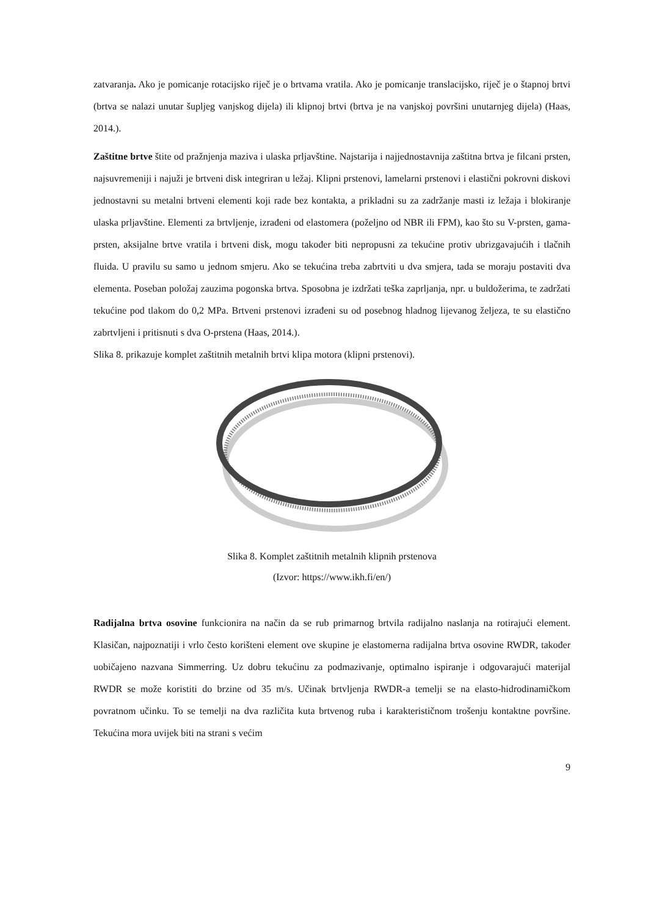zatvaranja. Ako je pomicanje rotacijsko riječ je o brtvama vratila. Ako je pomicanje translacijsko, riječ je o štapnoj brtvi (brtva se nalazi unutar šupljeg vanjskog dijela) ili klipnoj brtvi (brtva je na vanjskoj površini unutarnjeg dijela) (Haas, 2014.).
Zaštitne brtve štite od pražnjenja maziva i ulaska prljavštine. Najstarija i najjednostavnija zaštitna brtva je filcani prsten, najsuvremeniji i najuži je brtveni disk integriran u ležaj. Klipni prstenovi, lamelarni prstenovi i elastični pokrovni diskovi jednostavni su metalni brtveni elementi koji rade bez kontakta, a prikladni su za zadržanje masti iz ležaja i blokiranje ulaska prljavštine. Elementi za brtvljenje, izrađeni od elastomera (poželjno od NBR ili FPM), kao što su V-prsten, gama-prsten, aksijalne brtve vratila i brtveni disk, mogu također biti nepropusni za tekućine protiv ubrizgavajućih i tlačnih fluida. U pravilu su samo u jednom smjeru. Ako se tekućina treba zabrtviti u dva smjera, tada se moraju postaviti dva elementa. Poseban položaj zauzima pogonska brtva. Sposobna je izdržati teška zaprljanja, npr. u buldožerima, te zadržati tekućine pod tlakom do 0,2 MPa. Brtveni prstenovi izrađeni su od posebnog hladnog lijevanog željeza, te su elastično zabrtvljeni i pritisnuti s dva O-prstena (Haas, 2014.).
Slika 8. prikazuje komplet zaštitnih metalnih brtvi klipa motora (klipni prstenovi).
Slika 8. Komplet zaštitnih metalnih klipnih prstenova
(Izvor: https://www.ikh.fi/en/)
Radijalna brtva osovine funkcionira na način da se rub primarnog brtvila radijalno naslanja na rotirajući element. Klasičan, najpoznatiji i vrlo često korišteni element ove skupine je elastomerna radijalna brtva osovine RWDR, također uobičajeno nazvana Simmerring. Uz dobru tekućinu za podmazivanje, optimalno ispiranje i odgovarajući materijal RWDR se može koristiti do brzine od 35 m/s. Učinak brtvljenja RWDR-a temelji se na elasto-hidrodinamičkom povratnom učinku. To se temelji na dva različita kuta brtvenog ruba i karakterističnom trošenju kontaktne površine. Tekućina mora uvijek biti na strani s većim
9